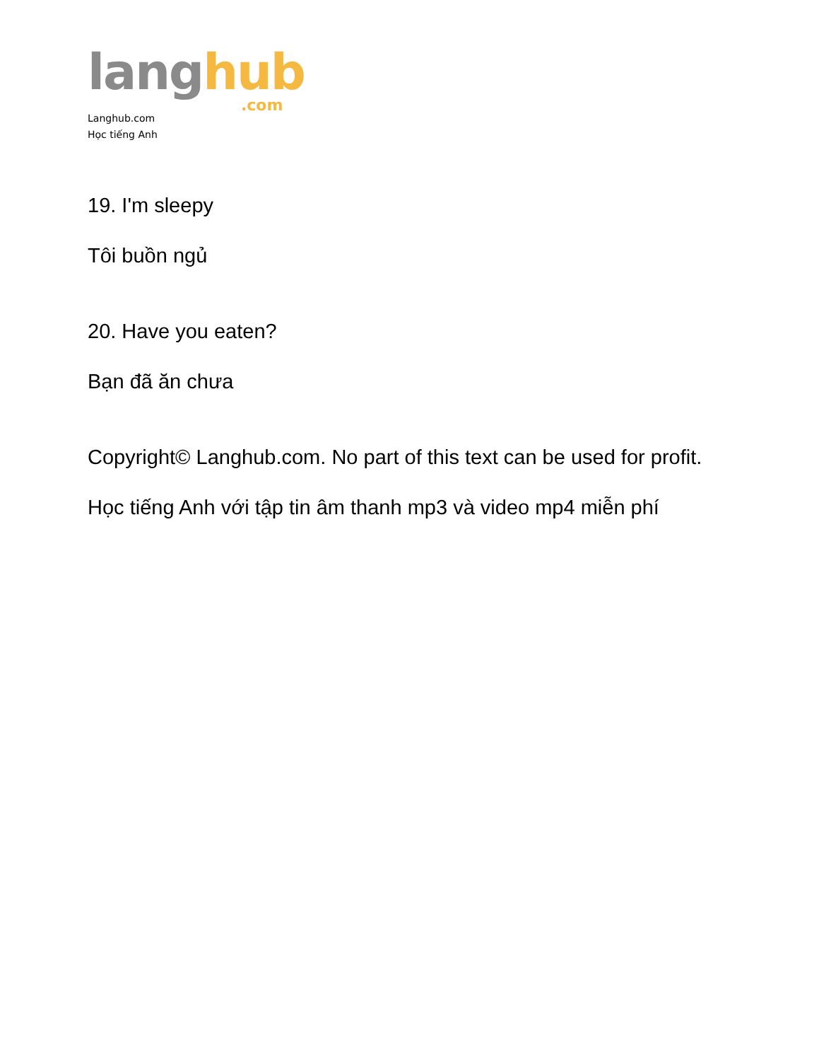lang hub.com
Langhub.com
Học tiếng Anh
19. I'm sleepy
Tôi buồn ngủ
20. Have you eaten?
Bạn đã ăn chưa
Copyright© Langhub.com. No part of this text can be used for profit.
Học tiếng Anh với tập tin âm thanh mp3 và video mp4 miễn phí